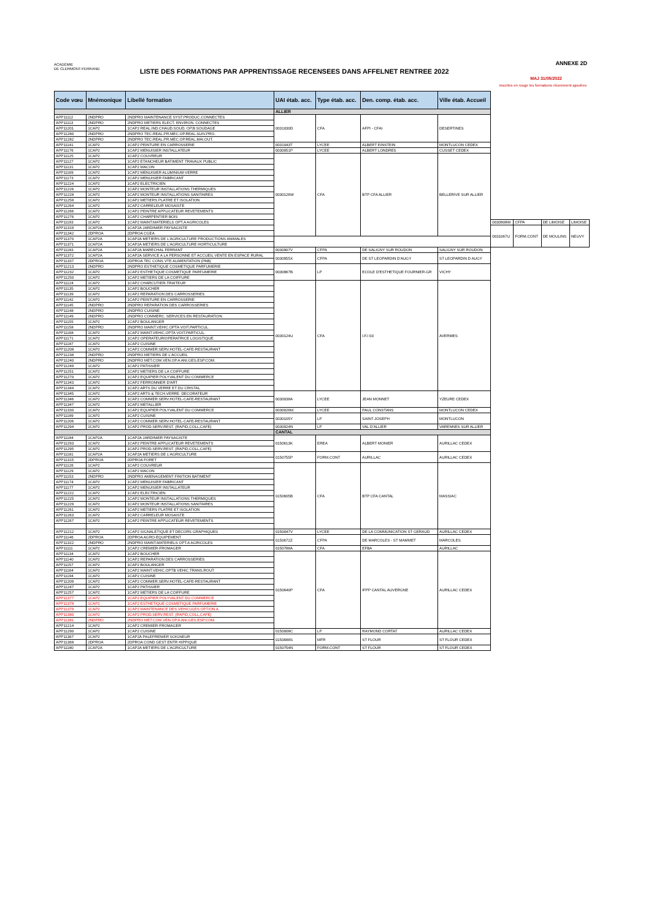ACADÉMIE
DE CLERMONT-FERRAND
LISTE DES FORMATIONS PAR APPRENTISSAGE RECENSEES DANS AFFELNET RENTREE 2022
ANNEXE 2D
MAJ 31/05/2022
inscrites en rouge les formations récemment ajoutées
| Code vœu | Mnémonique | Libellé formation | UAI étab. acc. | Type étab. acc. | Den. comp. étab. acc. | Ville étab. Accueil | | | | |
| --- | --- | --- | --- | --- | --- | --- | --- | --- | --- | --- |
| | | | ALLIER | | | | | | | |
| APP11112 | 2NDPRO | 2NDPRO MAINTENANCE SYST.PRODUC.CONNECTES | 0031030D | CFA | AFPI - CFAI | DESERTINES | | | | |
| APP11113 | 2NDPRO | 2NDPRO METIERS ELECT. ENVIRON. CONNECTES | | | | | | | | |
| APP11201 | 1CAP2 | 1CAP2 REAL.IND.CHAUD.SOUD. OP.B SOUDAGE | | | | | | | | |
| APP11280 | 2NDPRO | 2NDPRO TEC.REAL.PR.MEC.OP.REAL.SUIV.PRO. | | | | | | | | |
| APP11282 | 2NDPRO | 2NDPRO TEC.REAL.PR.MEC.OP.REAL.MAI.OUT. | | | | | | | | |
| APP11141 | 1CAP2 | 1CAP2 PEINTURE EN CARROSSERIE | 0031043T | LYCEE | ALBERT EINSTEIN | MONTLUCON CEDEX | | | | |
| APP11176 | 1CAP2 | 1CAP2 MENUISIER INSTALLATEUR | 0030051P | LYCEE | ALBERT LONDRES | CUSSET CEDEX | | | | |
| APP11125 | 1CAP2 | 1CAP2 COUVREUR | 0030126W | CFA | BTP CFA ALLIER | BELLERIVE SUR ALLIER | | | | |
| APP11127 | 1CAP2 | 1CAP2 ETANCHEUR BATIMENT TRAVAUX PUBLIC | | | | | | | | |
| APP11131 | 1CAP2 | 1CAP2 MACON | | | | | | | | |
| APP11169 | 1CAP2 | 1CAP2 MENUISIER ALUMINIUM-VERRE | | | | | | | | |
| APP11173 | 1CAP2 | 1CAP2 MENUISIER FABRICANT | | | | | | | | |
| APP11224 | 1CAP2 | 1CAP2 ELECTRICIEN | | | | | | | | |
| APP11226 | 1CAP2 | 1CAP2 MONTEUR INSTALLATIONS THERMIQUES | | | | | | | | |
| APP11228 | 1CAP2 | 1CAP2 MONTEUR INSTALLATIONS SANITAIRES | | | | | | | | |
| APP11258 | 1CAP2 | 1CAP2 METIERS PLATRE ET ISOLATION | | | | | | | | |
| APP11264 | 1CAP2 | 1CAP2 CARRELEUR MOSAISTE | | | | | | | | |
| APP11266 | 1CAP2 | 1CAP2 PEINTRE APPLICATEUR REVETEMENTS | | | | | | | | |
| APP11276 | 1CAP2 | 1CAP2 CHARPENTIER BOIS | | | | | | | | |
| APP11193 | 1CAP2 | 1CAP2 MAINT.MATERIELS OPT.A AGRICOLES | | | | | 0030908W | CFPA | DE LIMOISE | LIMOISE |
| APP11319 | 1CAP2A | 1CAP2A JARDINIER PAYSAGISTE | | | | | 0031067U | FORM.CONT | DE MOULINS | NEUVY |
| APP11342 | 2DPROA | 2DPROA CGEA | | | | | | | | |
| APP11370 | 1CAP2A | 1CAP2A METIERS DE L'AGRICULTURE PRODUCTIONS ANIMALES | | | | | | | | |
| APP11371 | 1CAP2A | 1CAP2A METIERS DE L'AGRICULTURE HORTICULTURE | | | | | | | | |
| APP11183 | 1CAP2A | 1CAP2A MARECHAL FERRANT | 0030907V | CFPA | DE SALIGNY SUR ROUDON | SALIGNY SUR ROUDON | | | | |
| APP11372 | 1CAP2A | 1CAP2A SERVICE A LA PERSONNE ET ACCUEIL VENTE EN ESPACE RURAL | 0030955X | CFPA | DE ST LEOPARDIN D'AUGY | ST LEOPARDIN D AUGY | | | | |
| APP11337 | 2DPROA | 2DPROA TEC CONS VTE ALIMENTATION (PAB) | | | | | | | | |
| APP11213 | 2NDPRO | 2NDPRO ESTHETIQUE COSMETIQUE PARFUMERIE | 0030867B | LP | ECOLE D'ESTHETIQUE FOURNIER-GR | VICHY | | | | |
| APP11232 | 1CAP2 | 1CAP2 ESTHETIQUE COSMETIQUE PARFUMERIE | | | | | | | | |
| APP11250 | 1CAP2 | 1CAP2 METIERS DE LA COIFFURE | | | | | | | | |
| APP11124 | 1CAP2 | 1CAP2 CHARCUTIER-TRAITEUR | 0030124U | CFA | I.F.I 03 | AVERMES | | | | |
| APP11135 | 1CAP2 | 1CAP2 BOUCHER | | | | | | | | |
| APP11139 | 1CAP2 | 1CAP2 REPARATION DES CARROSSERIES | | | | | | | | |
| APP11142 | 1CAP2 | 1CAP2 PEINTURE EN CARROSSERIE | | | | | | | | |
| APP11145 | 2NDPRO | 2NDPRO REPARATION DES CARROSSERIES | | | | | | | | |
| APP11148 | 2NDPRO | 2NDPRO CUISINE | | | | | | | | |
| APP11149 | 2NDPRO | 2NDPRO COMMERC. SERVICES EN RESTAURATION | | | | | | | | |
| APP11155 | 1CAP2 | 1CAP2 BOULANGER | | | | | | | | |
| APP11158 | 2NDPRO | 2NDPRO MAINT.VEHIC.OPTA VOIT.PARTICUL. | | | | | | | | |
| APP11168 | 1CAP2 | 1CAP2 MAINT.VEHIC.OPTA VOIT.PARTICUL. | | | | | | | | |
| APP11171 | 1CAP2 | 1CAP2 OPERATEUR/OPERATRICE LOGISTIQUE | | | | | | | | |
| APP11187 | 1CAP2 | 1CAP2 CUISINE | | | | | | | | |
| APP11208 | 1CAP2 | 1CAP2 COMMER.SERV.HOTEL-CAFE-RESTAURANT | | | | | | | | |
| APP11238 | 2NDPRO | 2NDPRO METIERS DE L'ACCUEIL | | | | | | | | |
| APP11240 | 2NDPRO | 2NDPRO MET.COM.VEN.OP.A ANI.GES.ESP.COM. | | | | | | | | |
| APP11249 | 1CAP2 | 1CAP2 PATISSIER | | | | | | | | |
| APP11251 | 1CAP2 | 1CAP2 METIERS DE LA COIFFURE | | | | | | | | |
| APP11270 | 1CAP2 | 1CAP2 EQUIPIER POLYVALENT DU COMMERCE | | | | | | | | |
| APP11343 | 1CAP2 | 1CAP2 FERRONNIER D'ART | | | | | | | | |
| APP11344 | 1CAP2 | 1CAP2 ARTS DU VERRE ET DU CRISTAL | | | | | | | | |
| APP11345 | 1CAP2 | 1CAP2 ARTS & TECH.VERRE: DECORATEUR | 0030038A | LYCEE | JEAN MONNET | YZEURE CEDEX | | | | |
| APP11346 | 1CAP2 | 1CAP2 COMMER.SERV.HOTEL-CAFE-RESTAURANT | | | | | | | | |
| APP11347 | 1CAP2 | 1CAP2 METALLIER | | | | | | | | |
| APP11330 | 1CAP2 | 1CAP2 EQUIPIER POLYVALENT DU COMMERCE | 0030026M | LYCEE | PAUL CONSTANS | MONTLUCON CEDEX | | | | |
| APP11189 | 1CAP2 | 1CAP2 CUISINE | 0030105Y | LP | SAINT-JOSEPH | MONTLUCON | | | | |
| APP11206 | 1CAP2 | 1CAP2 COMMER.SERV.HOTEL-CAFE-RESTAURANT | | | | | | | | |
| APP11294 | 1CAP2 | 1CAP2 PROD.SERV.REST. (RAPID,COLL,CAFE) | 0030924N | LP | VAL D'ALLIER | VARENNES SUR ALLIER | | | | |
| | | | CANTAL | | | | | | | |
| APP11184 | 1CAP2A | 1CAP2A JARDINIER PAYSAGISTE | 0150613K | EREA | ALBERT MONIER | AURILLAC CEDEX | | | | |
| APP11293 | 1CAP2 | 1CAP2 PEINTRE APPLICATEUR REVETEMENTS | | | | | | | | |
| APP11295 | 1CAP2 | 1CAP2 PROD.SERV.REST. (RAPID,COLL,CAFE) | | | | | | | | |
| APP11181 | 1CAP2A | 1CAP2A METIERS DE L'AGRICULTURE | 0150755P | FORM.CONT | AURILLAC | AURILLAC CEDEX | | | | |
| APP11315 | 2DPROA | 2DPROA FORET | | | | | | | | |
| APP11126 | 1CAP2 | 1CAP2 COUVREUR | 0150605B | CFA | BTP CFA CANTAL | MASSIAC | | | | |
| APP11129 | 1CAP2 | 1CAP2 MACON | | | | | | | | |
| APP11153 | 2NDPRO | 2NDPRO AMENAGEMENT FINITION BATIMENT | | | | | | | | |
| APP11174 | 1CAP2 | 1CAP2 MENUISIER FABRICANT | | | | | | | | |
| APP11177 | 1CAP2 | 1CAP2 MENUISIER INSTALLATEUR | | | | | | | | |
| APP11222 | 1CAP2 | 1CAP2 ELECTRICIEN | | | | | | | | |
| APP11225 | 1CAP2 | 1CAP2 MONTEUR INSTALLATIONS THERMIQUES | | | | | | | | |
| APP11229 | 1CAP2 | 1CAP2 MONTEUR INSTALLATIONS SANITAIRES | | | | | | | | |
| APP11261 | 1CAP2 | 1CAP2 METIERS PLATRE ET ISOLATION | | | | | | | | |
| APP11263 | 1CAP2 | 1CAP2 CARRELEUR MOSAISTE | | | | | | | | |
| APP11267 | 1CAP2 | 1CAP2 PEINTRE APPLICATEUR REVETEMENTS | | | | | | | | |
| APP11212 | 1CAP2 | 1CAP2 SIGNALETIQUE ET DECORS GRAPHIQUES | 0150047V | LYCEE | DE LA COMMUNICATION ST GERAUD | AURILLAC CEDEX | | | | |
| APP11146 | 2DPROA | 2DPROA AGRO-EQUIPEMENT | 0150672Z | CFPA | DE MARCOLES - ST MAMMET | MARCOLES | | | | |
| APP11322 | 2NDPRO | 2NDPRO MAINT.MATERIELS OPT.A AGRICOLES | | | | | | | | |
| APP11111 | 1CAP2 | 1CAP2 CREMIER-FROMAGER | 0150788A | CFA | EFBA | AURILLAC | | | | |
| APP11134 | 1CAP2 | 1CAP2 BOUCHER | 0150640P | CFA | IFPP CANTAL AUVERGNE | AURILLAC CEDEX | | | | |
| APP11140 | 1CAP2 | 1CAP2 REPARATION DES CARROSSERIES | | | | | | | | |
| APP11157 | 1CAP2 | 1CAP2 BOULANGER | | | | | | | | |
| APP11164 | 1CAP2 | 1CAP2 MAINT.VEHIC.OPTB VEHIC.TRANS.ROUT | | | | | | | | |
| APP11194 | 1CAP2 | 1CAP2 CUISINE | | | | | | | | |
| APP11209 | 1CAP2 | 1CAP2 COMMER.SERV.HOTEL-CAFE-RESTAURANT | | | | | | | | |
| APP11247 | 1CAP2 | 1CAP2 PATISSIER | | | | | | | | |
| APP11257 | 1CAP2 | 1CAP2 METIERS DE LA COIFFURE | | | | | | | | |
| APP11377 | 1CAP2 | 1CAP2 EQUIPIER POLYVALENT DU COMMERCE | | | | | | | | |
| APP11378 | 1CAP2 | 1CAP2 ESTHETIQUE COSMETIQUE PARFUMERIE | | | | | | | | |
| APP11379 | 1CAP2 | 1CAP2 MAINTENANCE DES VEHICULES OPTION A | | | | | | | | |
| APP11380 | 1CAP2 | 1CAP2 PROD.SERV.REST. (RAPID,COLL,CAFE) | | | | | | | | |
| APP11381 | 2NDPRO | 2NDPRO MET.COM.VEN.OP.A ANI.GES.ESP.COM. | | | | | | | | |
| APP11214 | 1CAP2 | 1CAP2 CREMIER-FROMAGER | | | | | | | | |
| APP11290 | 1CAP2 | 1CAP2 CUISINE | 0150008C | LP | RAYMOND CORTAT | AURILLAC CEDEX | | | | |
| APP11367 | 1CAP2 | 1CAP2A PALEFRENIER SOIGNEUR | 0150688S | MFR | ST FLOUR | ST FLOUR CEDEX | | | | |
| APP11368 | 2DPROA | 2DPROA COND GEST ENTR HIPPIQUE | | | | | | | | |
| APP11180 | 1CAP2A | 1CAP2A METIERS DE L'AGRICULTURE | 0150754N | FORM.CONT | ST FLOUR | ST FLOUR CEDEX | | | | |